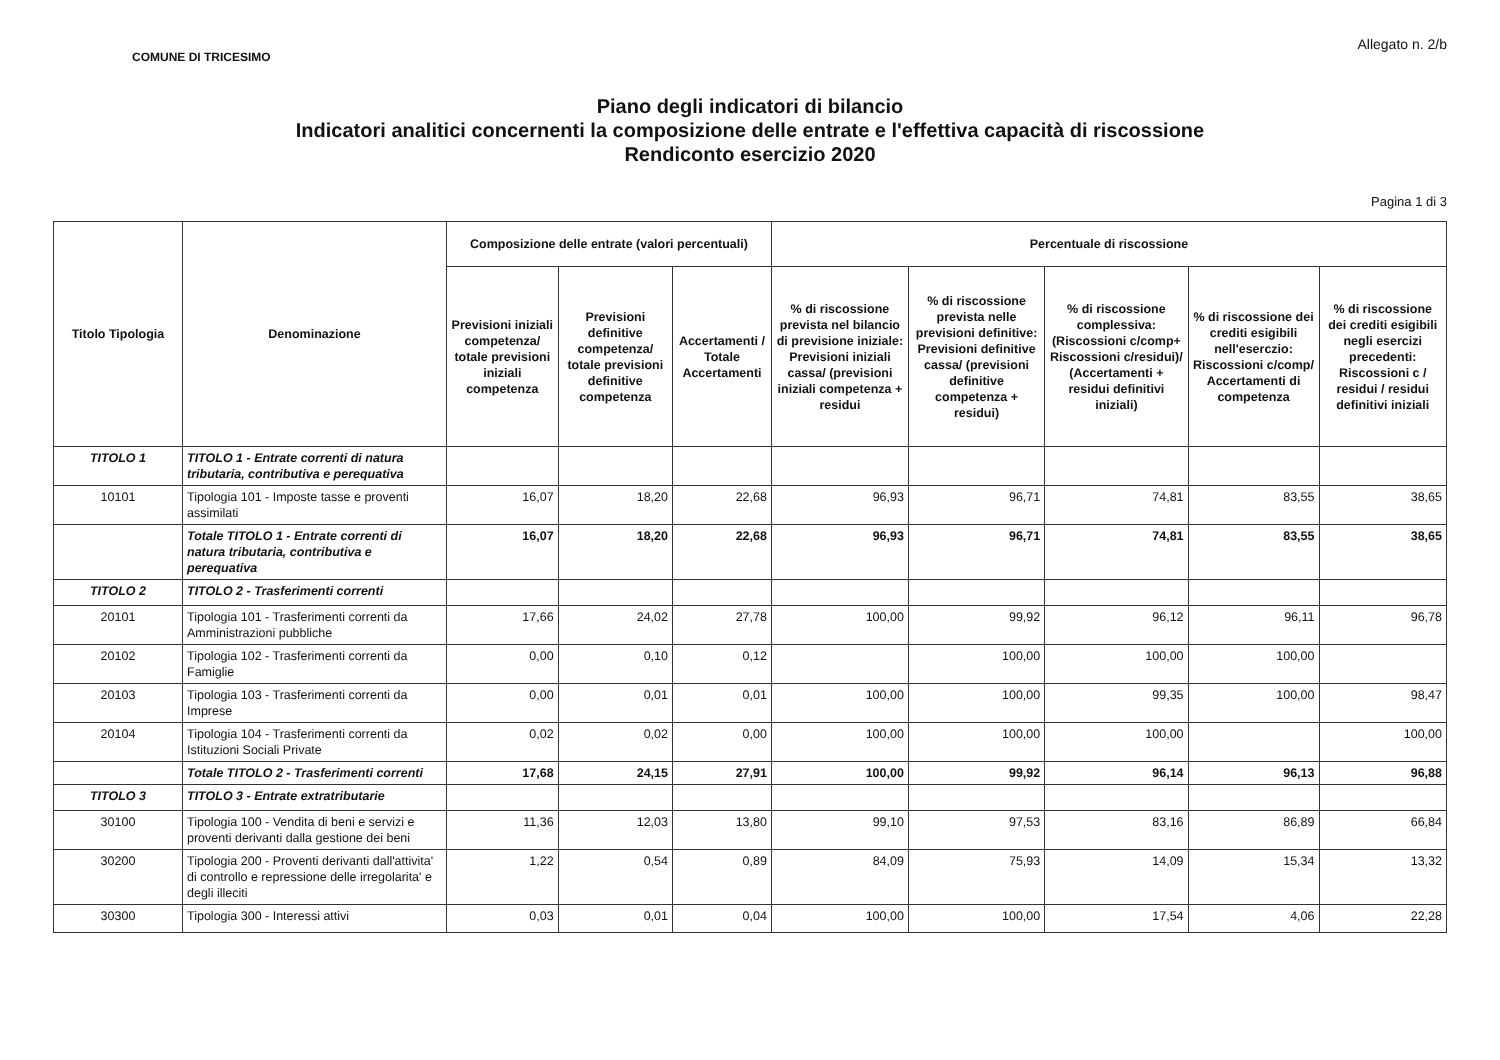COMUNE DI TRICESIMO
Allegato n. 2/b
Piano degli indicatori di bilancio
Indicatori analitici concernenti la composizione delle entrate e l'effettiva capacità di riscossione
Rendiconto esercizio 2020
Pagina 1 di 3
| Titolo Tipologia | Denominazione | Composizione delle entrate (valori percentuali) | | | Percentuale di riscossione | | | | |
| --- | --- | --- | --- | --- | --- | --- | --- | --- | --- |
| | | Previsioni iniziali competenza/ totale previsioni iniziali competenza | Previsioni definitive competenza/ totale previsioni definitive competenza | Accertamenti / Totale Accertamenti | % di riscossione prevista nel bilancio di previsione iniziale: Previsioni iniziali cassa/ (previsioni iniziali competenza + residui | % di riscossione prevista nelle previsioni definitive: Previsioni definitive cassa/ (previsioni definitive competenza + residui) | % di riscossione complessiva: (Riscossioni c/comp+ Riscossioni c/residui)/ (Accertamenti + residui definitivi iniziali) | % di riscossione dei crediti esigibili nell'eserczio: Riscossioni c/comp/ Accertamenti di competenza | % di riscossione dei crediti esigibili negli esercizi precedenti: Riscossioni c / residui / residui definitivi iniziali |
| TITOLO 1 | TITOLO 1 - Entrate correnti di natura tributaria, contributiva e perequativa | | | | | | | | |
| 10101 | Tipologia 101 - Imposte tasse e proventi assimilati | 16,07 | 18,20 | 22,68 | 96,93 | 96,71 | 74,81 | 83,55 | 38,65 |
| | Totale TITOLO 1 - Entrate correnti di natura tributaria, contributiva e perequativa | 16,07 | 18,20 | 22,68 | 96,93 | 96,71 | 74,81 | 83,55 | 38,65 |
| TITOLO 2 | TITOLO 2 - Trasferimenti correnti | | | | | | | | |
| 20101 | Tipologia 101 - Trasferimenti correnti da Amministrazioni pubbliche | 17,66 | 24,02 | 27,78 | 100,00 | 99,92 | 96,12 | 96,11 | 96,78 |
| 20102 | Tipologia 102 - Trasferimenti correnti da Famiglie | 0,00 | 0,10 | 0,12 | | 100,00 | 100,00 | 100,00 | |
| 20103 | Tipologia 103 - Trasferimenti correnti da Imprese | 0,00 | 0,01 | 0,01 | 100,00 | 100,00 | 99,35 | 100,00 | 98,47 |
| 20104 | Tipologia 104 - Trasferimenti correnti da Istituzioni Sociali Private | 0,02 | 0,02 | 0,00 | 100,00 | 100,00 | 100,00 | | 100,00 |
| | Totale TITOLO 2 - Trasferimenti correnti | 17,68 | 24,15 | 27,91 | 100,00 | 99,92 | 96,14 | 96,13 | 96,88 |
| TITOLO 3 | TITOLO 3 - Entrate extratributarie | | | | | | | | |
| 30100 | Tipologia 100 - Vendita di beni e servizi e proventi derivanti dalla gestione dei beni | 11,36 | 12,03 | 13,80 | 99,10 | 97,53 | 83,16 | 86,89 | 66,84 |
| 30200 | Tipologia 200 - Proventi derivanti dall'attivita' di controllo e repressione delle irregolarita' e degli illeciti | 1,22 | 0,54 | 0,89 | 84,09 | 75,93 | 14,09 | 15,34 | 13,32 |
| 30300 | Tipologia 300 - Interessi attivi | 0,03 | 0,01 | 0,04 | 100,00 | 100,00 | 17,54 | 4,06 | 22,28 |